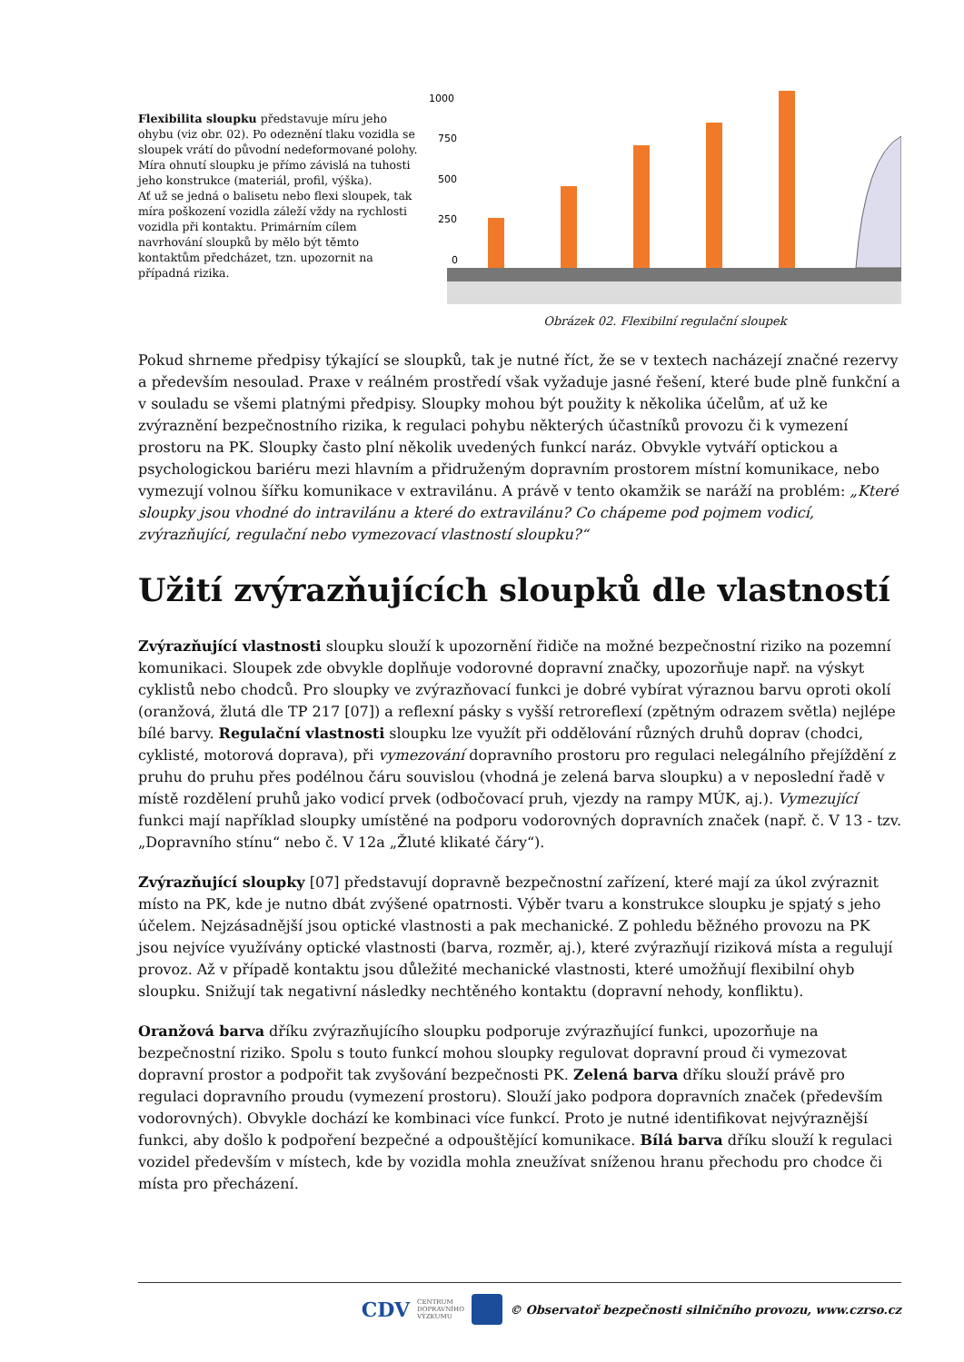Flexibilita sloupku představuje míru jeho ohybu (viz obr. 02). Po odeznění tlaku vozidla se sloupek vrátí do původní nedeformované polohy. Míra ohnutí sloupku je přímo závislá na tuhosti jeho konstrukce (materiál, profil, výška).
Ať už se jedná o balisetu nebo flexi sloupek, tak míra poškození vozidla záleží vždy na rychlosti vozidla při kontaktu. Primárním cílem navrhování sloupků by mělo být těmto kontaktům předcházet, tzn. upozornit na případná rizika.
1000
750
500
250
0
Obrázek 02. Flexibilní regulační sloupek
Pokud shrneme předpisy týkající se sloupků, tak je nutné říct, že se v textech nacházejí značné rezervy a především nesoulad. Praxe v reálném prostředí však vyžaduje jasné řešení, které bude plně funkční a v souladu se všemi platnými předpisy. Sloupky mohou být použity k několika účelům, ať už ke zvýraznění bezpečnostního rizika, k regulaci pohybu některých účastníků provozu či k vymezení prostoru na PK. Sloupky často plní několik uvedených funkcí naráz. Obvykle vytváří optickou a psychologickou bariéru mezi hlavním a přidruženým dopravním prostorem místní komunikace, nebo vymezují volnou šířku komunikace v extravilánu. A právě v tento okamžik se naráží na problém: „Které sloupky jsou vhodné do intravilánu a které do extravilánu? Co chápeme pod pojmem vodicí, zvýrazňující, regulační nebo vymezovací vlastností sloupku?“
Užití zvýrazňujících sloupků dle vlastností
Zvýrazňující vlastnosti sloupku slouží k upozornění řidiče na možné bezpečnostní riziko na pozemní komunikaci. Sloupek zde obvykle doplňuje vodorovné dopravní značky, upozorňuje např. na výskyt cyklistů nebo chodců. Pro sloupky ve zvýrazňovací funkci je dobré vybírat výraznou barvu oproti okolí (oranžová, žlutá dle TP 217 [07]) a reflexní pásky s vyšší retroreflexí (zpětným odrazem světla) nejlépe bílé barvy. Regulační vlastnosti sloupku lze využít při oddělování různých druhů doprav (chodci, cyklisté, motorová doprava), při vymezování dopravního prostoru pro regulaci nelegálního přejíždění z pruhu do pruhu přes podélnou čáru souvislou (vhodná je zelená barva sloupku) a v neposlední řadě v místě rozdělení pruhů jako vodicí prvek (odbočovací pruh, vjezdy na rampy MÚK, aj.). Vymezující funkci mají například sloupky umístěné na podporu vodorovných dopravních značek (např. č. V 13 - tzv. „Dopravního stínu“ nebo č. V 12a „Žluté klikaté čáry“).
Zvýrazňující sloupky [07] představují dopravně bezpečnostní zařízení, které mají za úkol zvýraznit místo na PK, kde je nutno dbát zvýšené opatrnosti. Výběr tvaru a konstrukce sloupku je spjatý s jeho účelem. Nejzásadnější jsou optické vlastnosti a pak mechanické. Z pohledu běžného provozu na PK jsou nejvíce využívány optické vlastnosti (barva, rozměr, aj.), které zvýrazňují riziková místa a regulují provoz. Až v případě kontaktu jsou důležité mechanické vlastnosti, které umožňují flexibilní ohyb sloupku. Snižují tak negativní následky nechtěného kontaktu (dopravní nehody, konfliktu).
Oranžová barva dříku zvýrazňujícího sloupku podporuje zvýrazňující funkci, upozorňuje na bezpečnostní riziko. Spolu s touto funkcí mohou sloupky regulovat dopravní proud či vymezovat dopravní prostor a podpořit tak zvyšování bezpečnosti PK. Zelená barva dříku slouží právě pro regulaci dopravního proudu (vymezení prostoru). Slouží jako podpora dopravních značek (především vodorovných). Obvykle dochází ke kombinaci více funkcí. Proto je nutné identifikovat nejvýraznější funkci, aby došlo k podpoření bezpečné a odpouštějící komunikace. Bílá barva dříku slouží k regulaci vozidel především v místech, kde by vozidla mohla zneužívat sníženou hranu přechodu pro chodce či místa pro přecházení.
CDV CENTRUM
DOPRAVNÍHO
VÝZKUMU © Observatoř bezpečnosti silničního provozu, www.czrso.cz